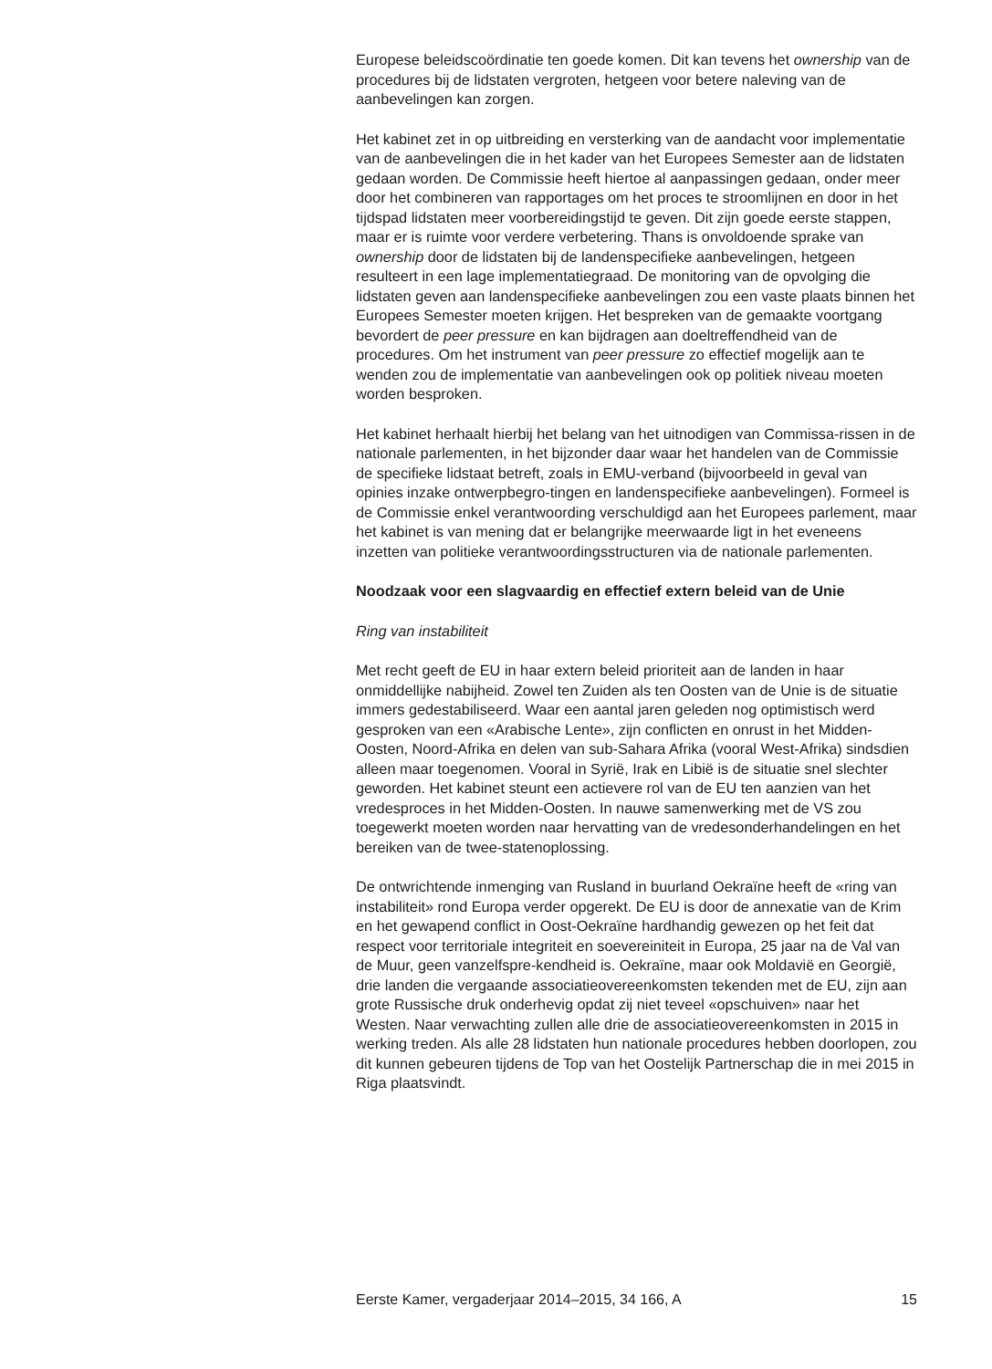Europese beleidscoördinatie ten goede komen. Dit kan tevens het ownership van de procedures bij de lidstaten vergroten, hetgeen voor betere naleving van de aanbevelingen kan zorgen.
Het kabinet zet in op uitbreiding en versterking van de aandacht voor implementatie van de aanbevelingen die in het kader van het Europees Semester aan de lidstaten gedaan worden. De Commissie heeft hiertoe al aanpassingen gedaan, onder meer door het combineren van rapportages om het proces te stroomlijnen en door in het tijdspad lidstaten meer voorbereidingstijd te geven. Dit zijn goede eerste stappen, maar er is ruimte voor verdere verbetering. Thans is onvoldoende sprake van ownership door de lidstaten bij de landenspecifieke aanbevelingen, hetgeen resulteert in een lage implementatiegraad. De monitoring van de opvolging die lidstaten geven aan landenspecifieke aanbevelingen zou een vaste plaats binnen het Europees Semester moeten krijgen. Het bespreken van de gemaakte voortgang bevordert de peer pressure en kan bijdragen aan doeltreffendheid van de procedures. Om het instrument van peer pressure zo effectief mogelijk aan te wenden zou de implementatie van aanbevelingen ook op politiek niveau moeten worden besproken.
Het kabinet herhaalt hierbij het belang van het uitnodigen van Commissa-rissen in de nationale parlementen, in het bijzonder daar waar het handelen van de Commissie de specifieke lidstaat betreft, zoals in EMU-verband (bijvoorbeeld in geval van opinies inzake ontwerpbegro-tingen en landenspecifieke aanbevelingen). Formeel is de Commissie enkel verantwoording verschuldigd aan het Europees parlement, maar het kabinet is van mening dat er belangrijke meerwaarde ligt in het eveneens inzetten van politieke verantwoordingsstructuren via de nationale parlementen.
Noodzaak voor een slagvaardig en effectief extern beleid van de Unie
Ring van instabiliteit
Met recht geeft de EU in haar extern beleid prioriteit aan de landen in haar onmiddellijke nabijheid. Zowel ten Zuiden als ten Oosten van de Unie is de situatie immers gedestabiliseerd. Waar een aantal jaren geleden nog optimistisch werd gesproken van een «Arabische Lente», zijn conflicten en onrust in het Midden-Oosten, Noord-Afrika en delen van sub-Sahara Afrika (vooral West-Afrika) sindsdien alleen maar toegenomen. Vooral in Syrië, Irak en Libië is de situatie snel slechter geworden. Het kabinet steunt een actievere rol van de EU ten aanzien van het vredesproces in het Midden-Oosten. In nauwe samenwerking met de VS zou toegewerkt moeten worden naar hervatting van de vredesonderhandelingen en het bereiken van de twee-statenoplossing.
De ontwrichtende inmenging van Rusland in buurland Oekraïne heeft de «ring van instabiliteit» rond Europa verder opgerekt. De EU is door de annexatie van de Krim en het gewapend conflict in Oost-Oekraïne hardhandig gewezen op het feit dat respect voor territoriale integriteit en soevereiniteit in Europa, 25 jaar na de Val van de Muur, geen vanzelfspre-kendheid is. Oekraïne, maar ook Moldavië en Georgië, drie landen die vergaande associatieovereenkomsten tekenden met de EU, zijn aan grote Russische druk onderhevig opdat zij niet teveel «opschuiven» naar het Westen. Naar verwachting zullen alle drie de associatieovereenkomsten in 2015 in werking treden. Als alle 28 lidstaten hun nationale procedures hebben doorlopen, zou dit kunnen gebeuren tijdens de Top van het Oostelijk Partnerschap die in mei 2015 in Riga plaatsvindt.
Eerste Kamer, vergaderjaar 2014–2015, 34 166, A 15